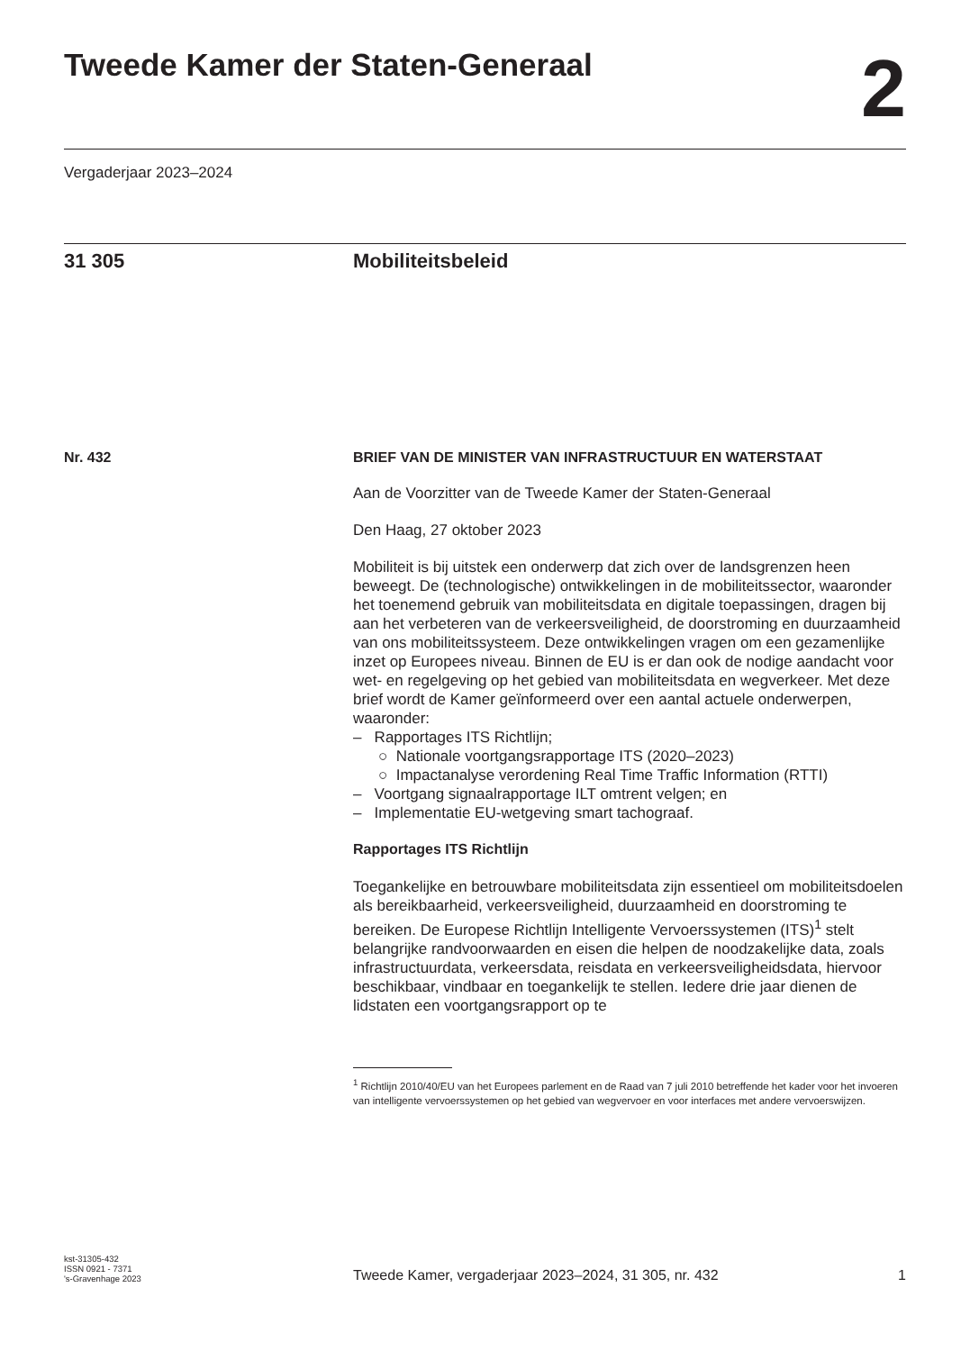Tweede Kamer der Staten-Generaal
2
Vergaderjaar 2023–2024
31 305 Mobiliteitsbeleid
Nr. 432 BRIEF VAN DE MINISTER VAN INFRASTRUCTUUR EN WATERSTAAT
Aan de Voorzitter van de Tweede Kamer der Staten-Generaal
Den Haag, 27 oktober 2023
Mobiliteit is bij uitstek een onderwerp dat zich over de landsgrenzen heen beweegt. De (technologische) ontwikkelingen in de mobiliteitssector, waaronder het toenemend gebruik van mobiliteitsdata en digitale toepassingen, dragen bij aan het verbeteren van de verkeersveiligheid, de doorstroming en duurzaamheid van ons mobiliteitssysteem. Deze ontwikkelingen vragen om een gezamenlijke inzet op Europees niveau. Binnen de EU is er dan ook de nodige aandacht voor wet- en regelgeving op het gebied van mobiliteitsdata en wegverkeer. Met deze brief wordt de Kamer geïnformeerd over een aantal actuele onderwerpen, waaronder:
– Rapportages ITS Richtlijn;
○ Nationale voortgangsrapportage ITS (2020–2023)
○ Impactanalyse verordening Real Time Traffic Information (RTTI)
– Voortgang signaalrapportage ILT omtrent velgen; en
– Implementatie EU-wetgeving smart tachograaf.
Rapportages ITS Richtlijn
Toegankelijke en betrouwbare mobiliteitsdata zijn essentieel om mobiliteitsdoelen als bereikbaarheid, verkeersveiligheid, duurzaamheid en doorstroming te bereiken. De Europese Richtlijn Intelligente Vervoerssystemen (ITS)<sup>1</sup> stelt belangrijke randvoorwaarden en eisen die helpen de noodzakelijke data, zoals infrastructuurdata, verkeersdata, reisdata en verkeersveiligheidsdata, hiervoor beschikbaar, vindbaar en toegankelijk te stellen. Iedere drie jaar dienen de lidstaten een voortgangsrapport op te
<sup>1</sup> Richtlijn 2010/40/EU van het Europees parlement en de Raad van 7 juli 2010 betreffende het kader voor het invoeren van intelligente vervoerssystemen op het gebied van wegvervoer en voor interfaces met andere vervoerswijzen.
kst-31305-432
ISSN 0921 - 7371
's-Gravenhage 2023
Tweede Kamer, vergaderjaar 2023–2024, 31 305, nr. 432
1